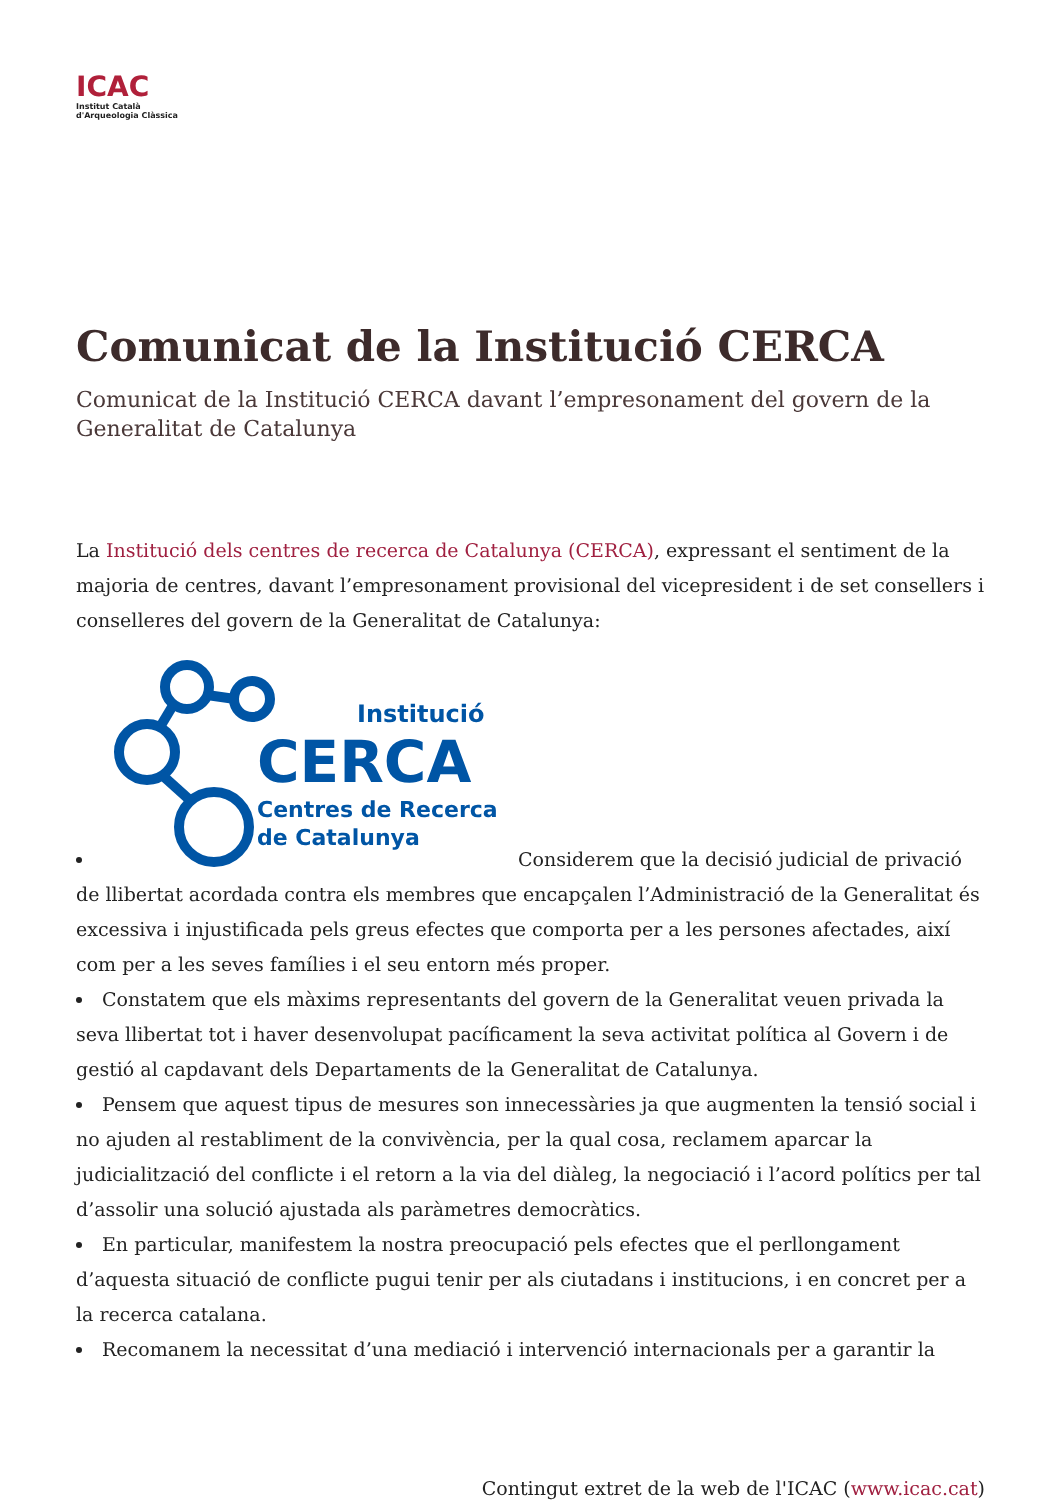ICAC
Institut Català
d'Arqueologia Clàssica
Comunicat de la Institució CERCA
Comunicat de la Institució CERCA davant l’empresonament del govern de la Generalitat de Catalunya
La Institució dels centres de recerca de Catalunya (CERCA), expressant el sentiment de la majoria de centres, davant l’empresonament provisional del vicepresident i de set consellers i conselleres del govern de la Generalitat de Catalunya:
Institució
CERCA
Centres de Recerca
de Catalunya
Considerem que la decisió judicial de privació de llibertat acordada contra els membres que encapçalen l’Administració de la Generalitat és excessiva i injustificada pels greus efectes que comporta per a les persones afectades, així com per a les seves famílies i el seu entorn més proper.
Constatem que els màxims representants del govern de la Generalitat veuen privada la seva llibertat tot i haver desenvolupat pacíficament la seva activitat política al Govern i de gestió al capdavant dels Departaments de la Generalitat de Catalunya.
Pensem que aquest tipus de mesures son innecessàries ja que augmenten la tensió social i no ajuden al restabliment de la convivència, per la qual cosa, reclamem aparcar la judicialització del conflicte i el retorn a la via del diàleg, la negociació i l’acord polítics per tal d’assolir una solució ajustada als paràmetres democràtics.
En particular, manifestem la nostra preocupació pels efectes que el perllongament d’aquesta situació de conflicte pugui tenir per als ciutadans i institucions, i en concret per a la recerca catalana.
Recomanem la necessitat d’una mediació i intervenció internacionals per a garantir la
Contingut extret de la web de l'ICAC (www.icac.cat)